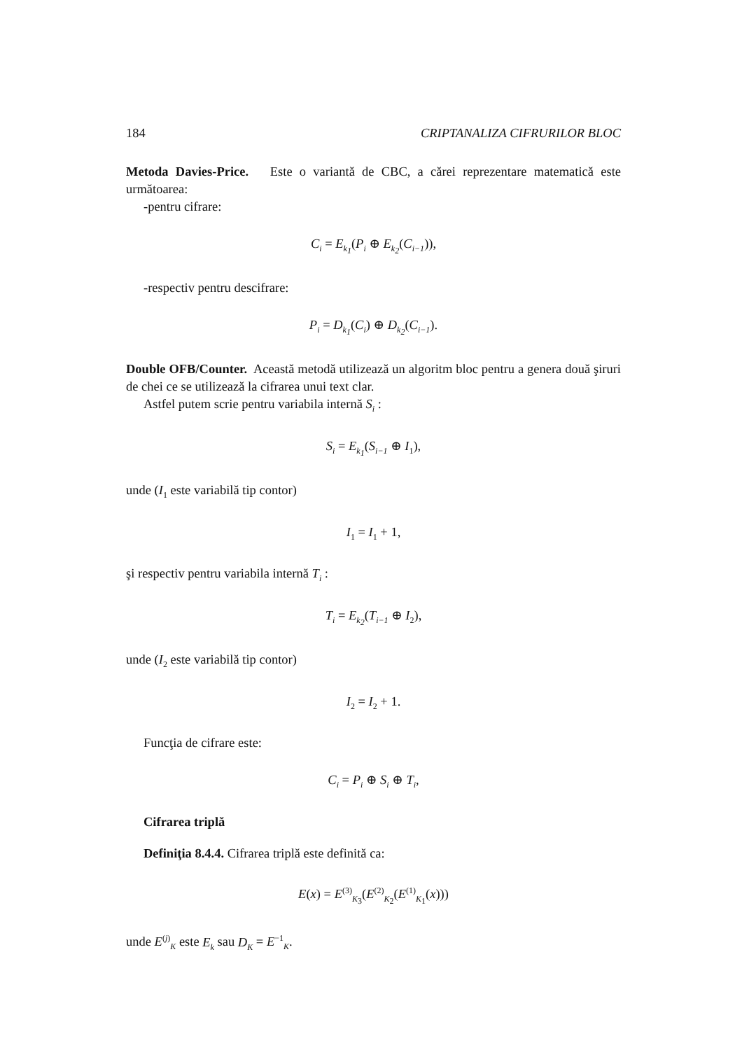184 CRIPTANALIZA CIFRURILOR BLOC
Metoda Davies-Price. Este o variantă de CBC, a cărei reprezentare matematică este următoarea:
-pentru cifrare:
C<sub>i</sub> = E<sub>k<sub>1</sub></sub>(P<sub>i</sub> ⊕ E<sub>k<sub>2</sub></sub>(C<sub>i−1</sub>)),
-respectiv pentru descifrare:
P<sub>i</sub> = D<sub>k<sub>1</sub></sub>(C<sub>i</sub>) ⊕ D<sub>k<sub>2</sub></sub>(C<sub>i−1</sub>).
Double OFB/Counter. Această metodă utilizează un algoritm bloc pentru a genera două şiruri de chei ce se utilizează la cifrarea unui text clar.
Astfel putem scrie pentru variabila internă S<sub>i</sub> :
S<sub>i</sub> = E<sub>k<sub>1</sub></sub>(S<sub>i−1</sub> ⊕ I<sub>1</sub>),
unde (I<sub>1</sub> este variabilă tip contor)
I<sub>1</sub> = I<sub>1</sub> + 1,
şi respectiv pentru variabila internă T<sub>i</sub> :
T<sub>i</sub> = E<sub>k<sub>2</sub></sub>(T<sub>i−1</sub> ⊕ I<sub>2</sub>),
unde (I<sub>2</sub> este variabilă tip contor)
I<sub>2</sub> = I<sub>2</sub> + 1.
Funcţia de cifrare este:
C<sub>i</sub> = P<sub>i</sub> ⊕ S<sub>i</sub> ⊕ T<sub>i</sub>,
Cifrarea triplă
Definiţia 8.4.4. Cifrarea triplă este definită ca:
E(x) = E<sup>(3)</sup><sub>K<sub>3</sub></sub>(E<sup>(2)</sup><sub>K<sub>2</sub></sub>(E<sup>(1)</sup><sub>K<sub>1</sub></sub>(x)))
unde E<sup>(j)</sup><sub>K</sub> este E<sub>k</sub> sau D<sub>K</sub> = E<sup>−1</sup><sub>K</sub>.